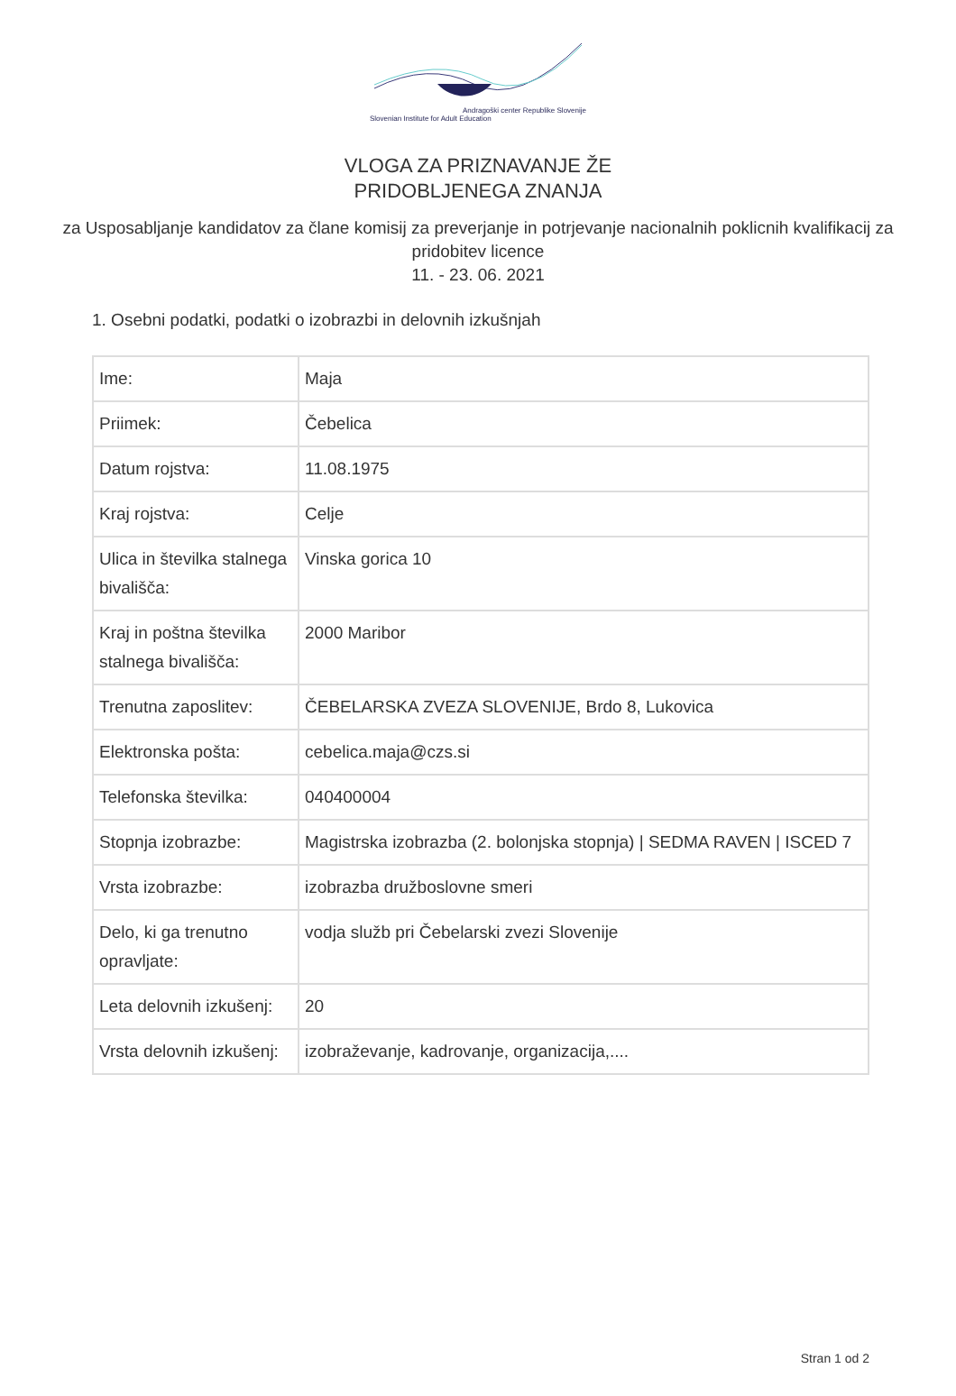Andragoški center Republike Slovenije
Slovenian Institute for Adult Education
VLOGA ZA PRIZNAVANJE ŽE
PRIDOBLJENEGA ZNANJA
za Usposabljanje kandidatov za člane komisij za preverjanje in potrjevanje nacionalnih poklicnih kvalifikacij za pridobitev licence
11. - 23. 06. 2021
1. Osebni podatki, podatki o izobrazbi in delovnih izkušnjah
| Ime: | Maja |
| Priimek: | Čebelica |
| Datum rojstva: | 11.08.1975 |
| Kraj rojstva: | Celje |
| Ulica in številka stalnega bivališča: | Vinska gorica 10 |
| Kraj in poštna številka stalnega bivališča: | 2000 Maribor |
| Trenutna zaposlitev: | ČEBELARSKA ZVEZA SLOVENIJE, Brdo 8, Lukovica |
| Elektronska pošta: | cebelica.maja@czs.si |
| Telefonska številka: | 040400004 |
| Stopnja izobrazbe: | Magistrska izobrazba (2. bolonjska stopnja) / SEDMA RAVEN / ISCED 7 |
| Vrsta izobrazbe: | izobrazba družboslovne smeri |
| Delo, ki ga trenutno opravljate: | vodja služb pri Čebelarski zvezi Slovenije |
| Leta delovnih izkušenj: | 20 |
| Vrsta delovnih izkušenj: | izobraževanje, kadrovanje, organizacija,.... |
Stran 1 od 2